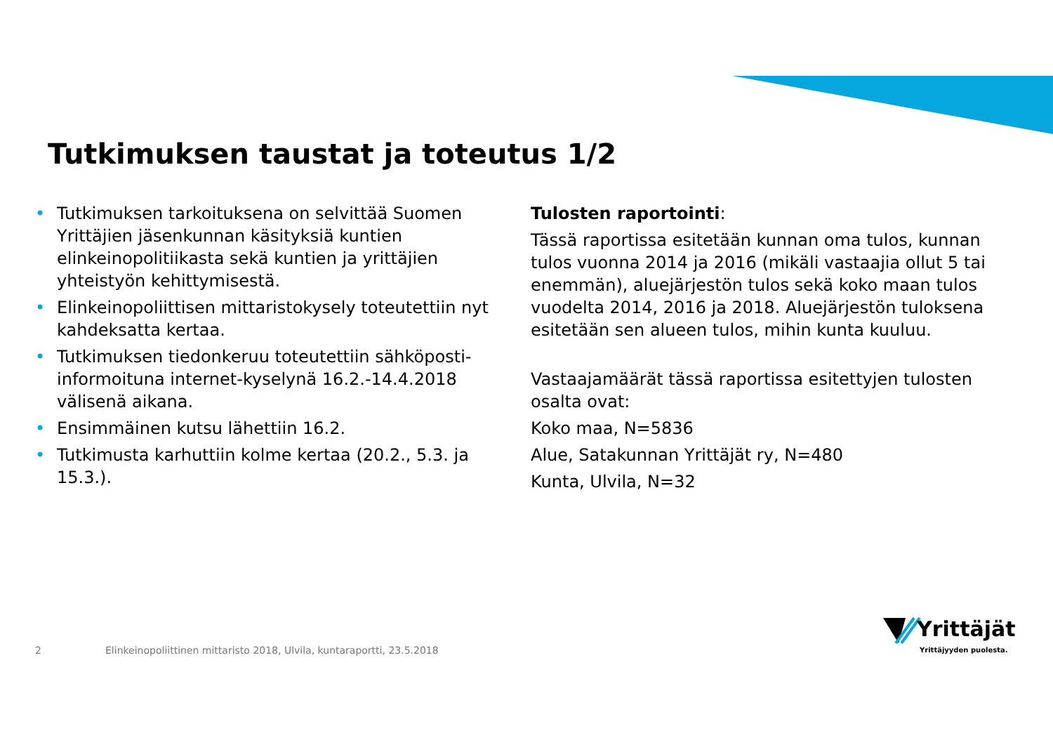Tutkimuksen taustat ja toteutus 1/2
• Tutkimuksen tarkoituksena on selvittää Suomen Yrittäjien jäsenkunnan käsityksiä kuntien elinkeinopolitiikasta sekä kuntien ja yrittäjien yhteistyön kehittymisestä.
• Elinkeinopoliittisen mittaristokysely toteutettiin nyt kahdeksatta kertaa.
• Tutkimuksen tiedonkeruu toteutettiin sähköposti-informoituna internet-kyselynä 16.2.-14.4.2018 välisenä aikana.
• Ensimmäinen kutsu lähettiin 16.2.
• Tutkimusta karhuttiin kolme kertaa (20.2., 5.3. ja 15.3.).
Tulosten raportointi:
Tässä raportissa esitetään kunnan oma tulos, kunnan tulos vuonna 2014 ja 2016 (mikäli vastaajia ollut 5 tai enemmän), aluejärjestön tulos sekä koko maan tulos vuodelta 2014, 2016 ja 2018. Aluejärjestön tuloksena esitetään sen alueen tulos, mihin kunta kuuluu.
Vastaajamäärät tässä raportissa esitettyjen tulosten osalta ovat:
Koko maa, N=5836
Alue, Satakunnan Yrittäjät ry, N=480
Kunta, Ulvila, N=32
2
Elinkeinopoliittinen mittaristo 2018, Ulvila, kuntaraportti, 23.5.2018
Yrittäjät
Yrittäjyyden puolesta.